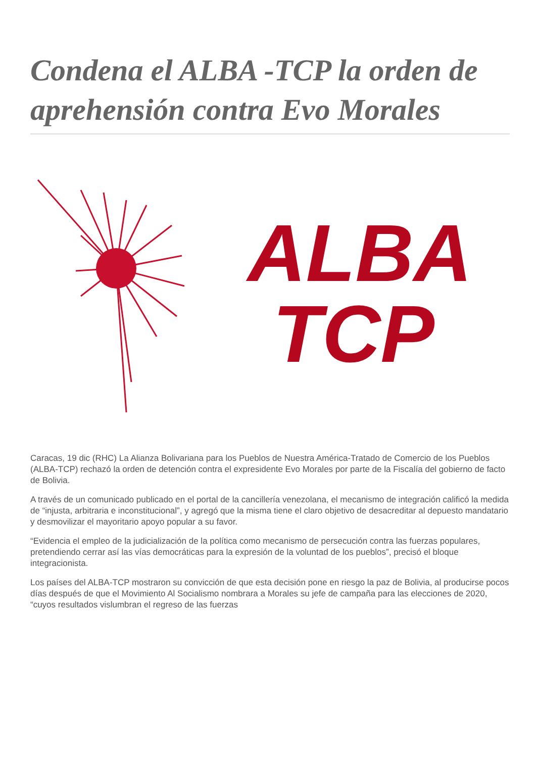Condena el ALBA -TCP la orden de aprehensión contra Evo Morales
ALBA
TCP
Caracas, 19 dic (RHC) La Alianza Bolivariana para los Pueblos de Nuestra América-Tratado de Comercio de los Pueblos (ALBA-TCP) rechazó la orden de detención contra el expresidente Evo Morales por parte de la Fiscalía del gobierno de facto de Bolivia.
A través de un comunicado publicado en el portal de la cancillería venezolana, el mecanismo de integración calificó la medida de “injusta, arbitraria e inconstitucional”, y agregó que la misma tiene el claro objetivo de desacreditar al depuesto mandatario y desmovilizar el mayoritario apoyo popular a su favor.
“Evidencia el empleo de la judicialización de la política como mecanismo de persecución contra las fuerzas populares, pretendiendo cerrar así las vías democráticas para la expresión de la voluntad de los pueblos”, precisó el bloque integracionista.
Los países del ALBA-TCP mostraron su convicción de que esta decisión pone en riesgo la paz de Bolivia, al producirse pocos días después de que el Movimiento Al Socialismo nombrara a Morales su jefe de campaña para las elecciones de 2020, “cuyos resultados vislumbran el regreso de las fuerzas